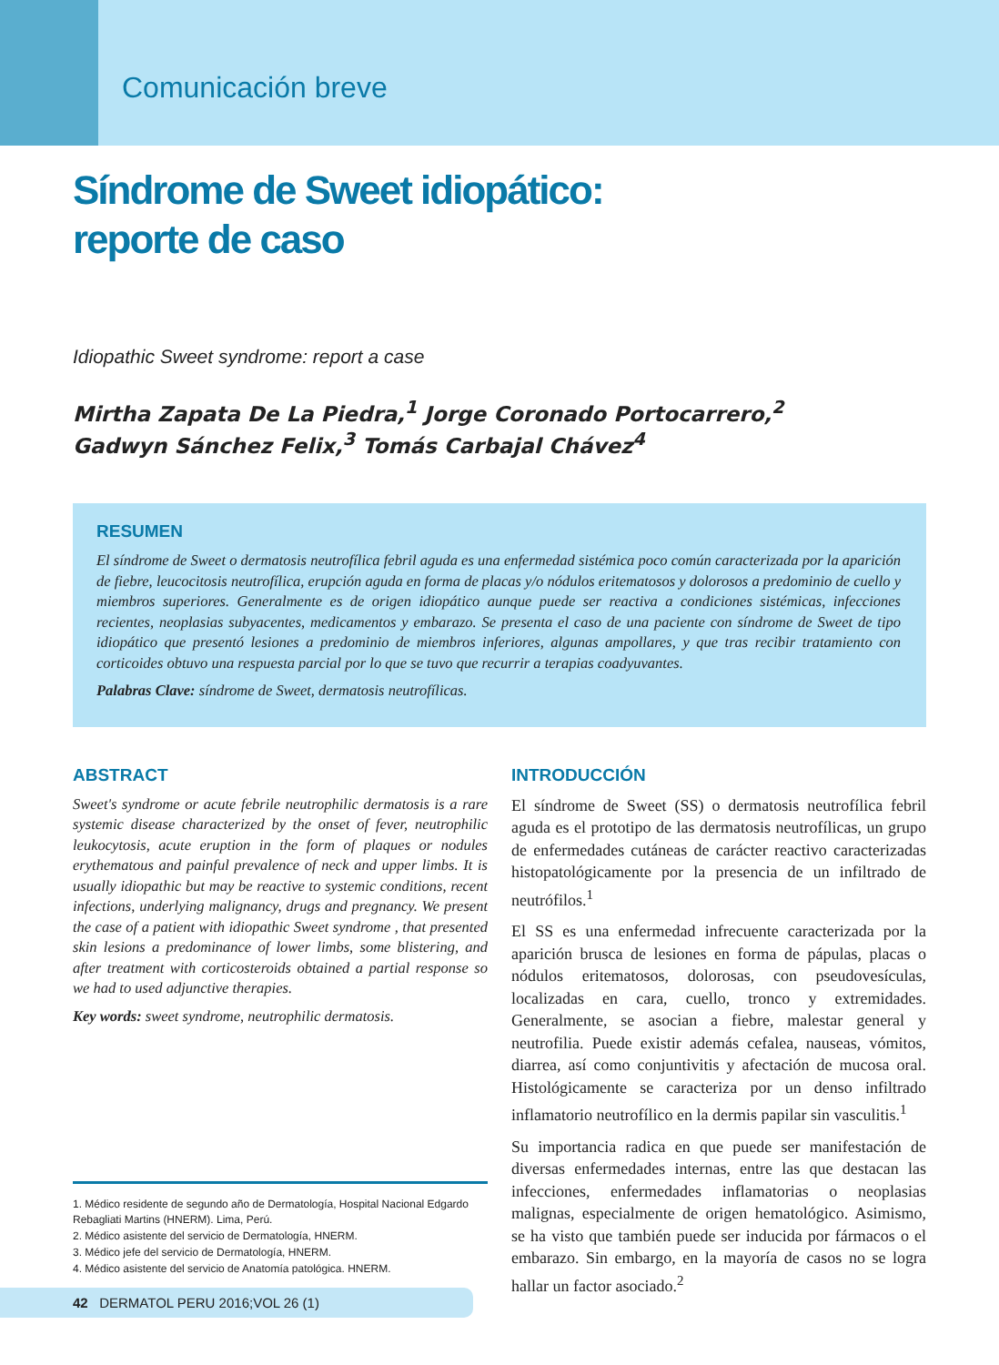Comunicación breve
Síndrome de Sweet idiopático:
reporte de caso
Idiopathic Sweet syndrome: report a case
Mirtha Zapata De La Piedra,<sup>1</sup> Jorge Coronado Portocarrero,<sup>2</sup>
Gadwyn Sánchez Felix,<sup>3</sup> Tomás Carbajal Chávez<sup>4</sup>
RESUMEN
El síndrome de Sweet o dermatosis neutrofílica febril aguda es una enfermedad sistémica poco común caracterizada por la aparición de fiebre, leucocitosis neutrofílica, erupción aguda en forma de placas y/o nódulos eritematosos y dolorosos a predominio de cuello y miembros superiores. Generalmente es de origen idiopático aunque puede ser reactiva a condiciones sistémicas, infecciones recientes, neoplasias subyacentes, medicamentos y embarazo. Se presenta el caso de una paciente con síndrome de Sweet de tipo idiopático que presentó lesiones a predominio de miembros inferiores, algunas ampollares, y que tras recibir tratamiento con corticoides obtuvo una respuesta parcial por lo que se tuvo que recurrir a terapias coadyuvantes.
Palabras Clave: síndrome de Sweet, dermatosis neutrofílicas.
ABSTRACT
Sweet's syndrome or acute febrile neutrophilic dermatosis is a rare systemic disease characterized by the onset of fever, neutrophilic leukocytosis, acute eruption in the form of plaques or nodules erythematous and painful prevalence of neck and upper limbs. It is usually idiopathic but may be reactive to systemic conditions, recent infections, underlying malignancy, drugs and pregnancy. We present the case of a patient with idiopathic Sweet syndrome , that presented skin lesions a predominance of lower limbs, some blistering, and after treatment with corticosteroids obtained a partial response so we had to used adjunctive therapies.
Key words: sweet syndrome, neutrophilic dermatosis.
1. Médico residente de segundo año de Dermatología, Hospital Nacional Edgardo Rebagliati Martins (HNERM). Lima, Perú.
2. Médico asistente del servicio de Dermatología, HNERM.
3. Médico jefe del servicio de Dermatología, HNERM.
4. Médico asistente del servicio de Anatomía patológica. HNERM.
42 DERMATOL PERU 2016;VOL 26 (1)
INTRODUCCIÓN
El síndrome de Sweet (SS) o dermatosis neutrofílica febril aguda es el prototipo de las dermatosis neutrofílicas, un grupo de enfermedades cutáneas de carácter reactivo caracterizadas histopatológicamente por la presencia de un infiltrado de neutrófilos.<sup>1</sup>
El SS es una enfermedad infrecuente caracterizada por la aparición brusca de lesiones en forma de pápulas, placas o nódulos eritematosos, dolorosas, con pseudovesículas, localizadas en cara, cuello, tronco y extremidades. Generalmente, se asocian a fiebre, malestar general y neutrofilia. Puede existir además cefalea, nauseas, vómitos, diarrea, así como conjuntivitis y afectación de mucosa oral. Histológicamente se caracteriza por un denso infiltrado inflamatorio neutrofílico en la dermis papilar sin vasculitis.<sup>1</sup>
Su importancia radica en que puede ser manifestación de diversas enfermedades internas, entre las que destacan las infecciones, enfermedades inflamatorias o neoplasias malignas, especialmente de origen hematológico. Asimismo, se ha visto que también puede ser inducida por fármacos o el embarazo. Sin embargo, en la mayoría de casos no se logra hallar un factor asociado.<sup>2</sup>